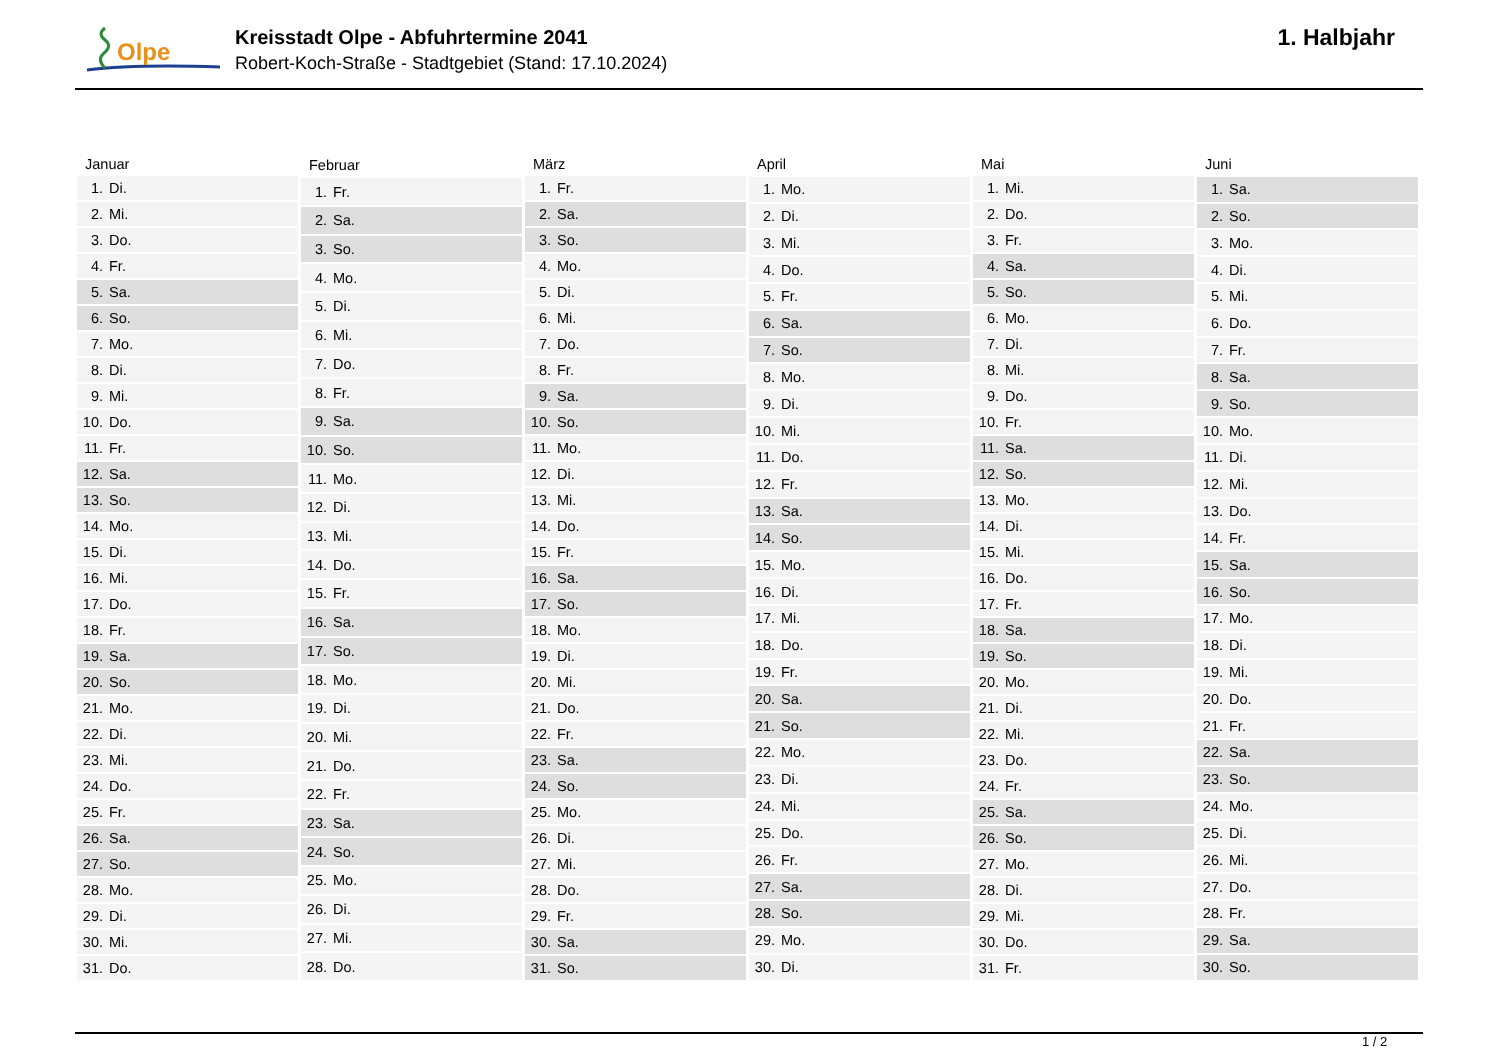Olpe
Kreisstadt Olpe - Abfuhrtermine 2041
Robert-Koch-Straße - Stadtgebiet (Stand: 17.10.2024)
1. Halbjahr
| Januar | |
| --- | --- |
| 1. | Di. |
| 2. | Mi. |
| 3. | Do. |
| 4. | Fr. |
| 5. | Sa. |
| 6. | So. |
| 7. | Mo. |
| 8. | Di. |
| 9. | Mi. |
| 10. | Do. |
| 11. | Fr. |
| 12. | Sa. |
| 13. | So. |
| 14. | Mo. |
| 15. | Di. |
| 16. | Mi. |
| 17. | Do. |
| 18. | Fr. |
| 19. | Sa. |
| 20. | So. |
| 21. | Mo. |
| 22. | Di. |
| 23. | Mi. |
| 24. | Do. |
| 25. | Fr. |
| 26. | Sa. |
| 27. | So. |
| 28. | Mo. |
| 29. | Di. |
| 30. | Mi. |
| 31. | Do. |
| Februar | |
| --- | --- |
| 1. | Fr. |
| 2. | Sa. |
| 3. | So. |
| 4. | Mo. |
| 5. | Di. |
| 6. | Mi. |
| 7. | Do. |
| 8. | Fr. |
| 9. | Sa. |
| 10. | So. |
| 11. | Mo. |
| 12. | Di. |
| 13. | Mi. |
| 14. | Do. |
| 15. | Fr. |
| 16. | Sa. |
| 17. | So. |
| 18. | Mo. |
| 19. | Di. |
| 20. | Mi. |
| 21. | Do. |
| 22. | Fr. |
| 23. | Sa. |
| 24. | So. |
| 25. | Mo. |
| 26. | Di. |
| 27. | Mi. |
| 28. | Do. |
| März | |
| --- | --- |
| 1. | Fr. |
| 2. | Sa. |
| 3. | So. |
| 4. | Mo. |
| 5. | Di. |
| 6. | Mi. |
| 7. | Do. |
| 8. | Fr. |
| 9. | Sa. |
| 10. | So. |
| 11. | Mo. |
| 12. | Di. |
| 13. | Mi. |
| 14. | Do. |
| 15. | Fr. |
| 16. | Sa. |
| 17. | So. |
| 18. | Mo. |
| 19. | Di. |
| 20. | Mi. |
| 21. | Do. |
| 22. | Fr. |
| 23. | Sa. |
| 24. | So. |
| 25. | Mo. |
| 26. | Di. |
| 27. | Mi. |
| 28. | Do. |
| 29. | Fr. |
| 30. | Sa. |
| 31. | So. |
| April | |
| --- | --- |
| 1. | Mo. |
| 2. | Di. |
| 3. | Mi. |
| 4. | Do. |
| 5. | Fr. |
| 6. | Sa. |
| 7. | So. |
| 8. | Mo. |
| 9. | Di. |
| 10. | Mi. |
| 11. | Do. |
| 12. | Fr. |
| 13. | Sa. |
| 14. | So. |
| 15. | Mo. |
| 16. | Di. |
| 17. | Mi. |
| 18. | Do. |
| 19. | Fr. |
| 20. | Sa. |
| 21. | So. |
| 22. | Mo. |
| 23. | Di. |
| 24. | Mi. |
| 25. | Do. |
| 26. | Fr. |
| 27. | Sa. |
| 28. | So. |
| 29. | Mo. |
| 30. | Di. |
| Mai | |
| --- | --- |
| 1. | Mi. |
| 2. | Do. |
| 3. | Fr. |
| 4. | Sa. |
| 5. | So. |
| 6. | Mo. |
| 7. | Di. |
| 8. | Mi. |
| 9. | Do. |
| 10. | Fr. |
| 11. | Sa. |
| 12. | So. |
| 13. | Mo. |
| 14. | Di. |
| 15. | Mi. |
| 16. | Do. |
| 17. | Fr. |
| 18. | Sa. |
| 19. | So. |
| 20. | Mo. |
| 21. | Di. |
| 22. | Mi. |
| 23. | Do. |
| 24. | Fr. |
| 25. | Sa. |
| 26. | So. |
| 27. | Mo. |
| 28. | Di. |
| 29. | Mi. |
| 30. | Do. |
| 31. | Fr. |
| Juni | |
| --- | --- |
| 1. | Sa. |
| 2. | So. |
| 3. | Mo. |
| 4. | Di. |
| 5. | Mi. |
| 6. | Do. |
| 7. | Fr. |
| 8. | Sa. |
| 9. | So. |
| 10. | Mo. |
| 11. | Di. |
| 12. | Mi. |
| 13. | Do. |
| 14. | Fr. |
| 15. | Sa. |
| 16. | So. |
| 17. | Mo. |
| 18. | Di. |
| 19. | Mi. |
| 20. | Do. |
| 21. | Fr. |
| 22. | Sa. |
| 23. | So. |
| 24. | Mo. |
| 25. | Di. |
| 26. | Mi. |
| 27. | Do. |
| 28. | Fr. |
| 29. | Sa. |
| 30. | So. |
1 / 2